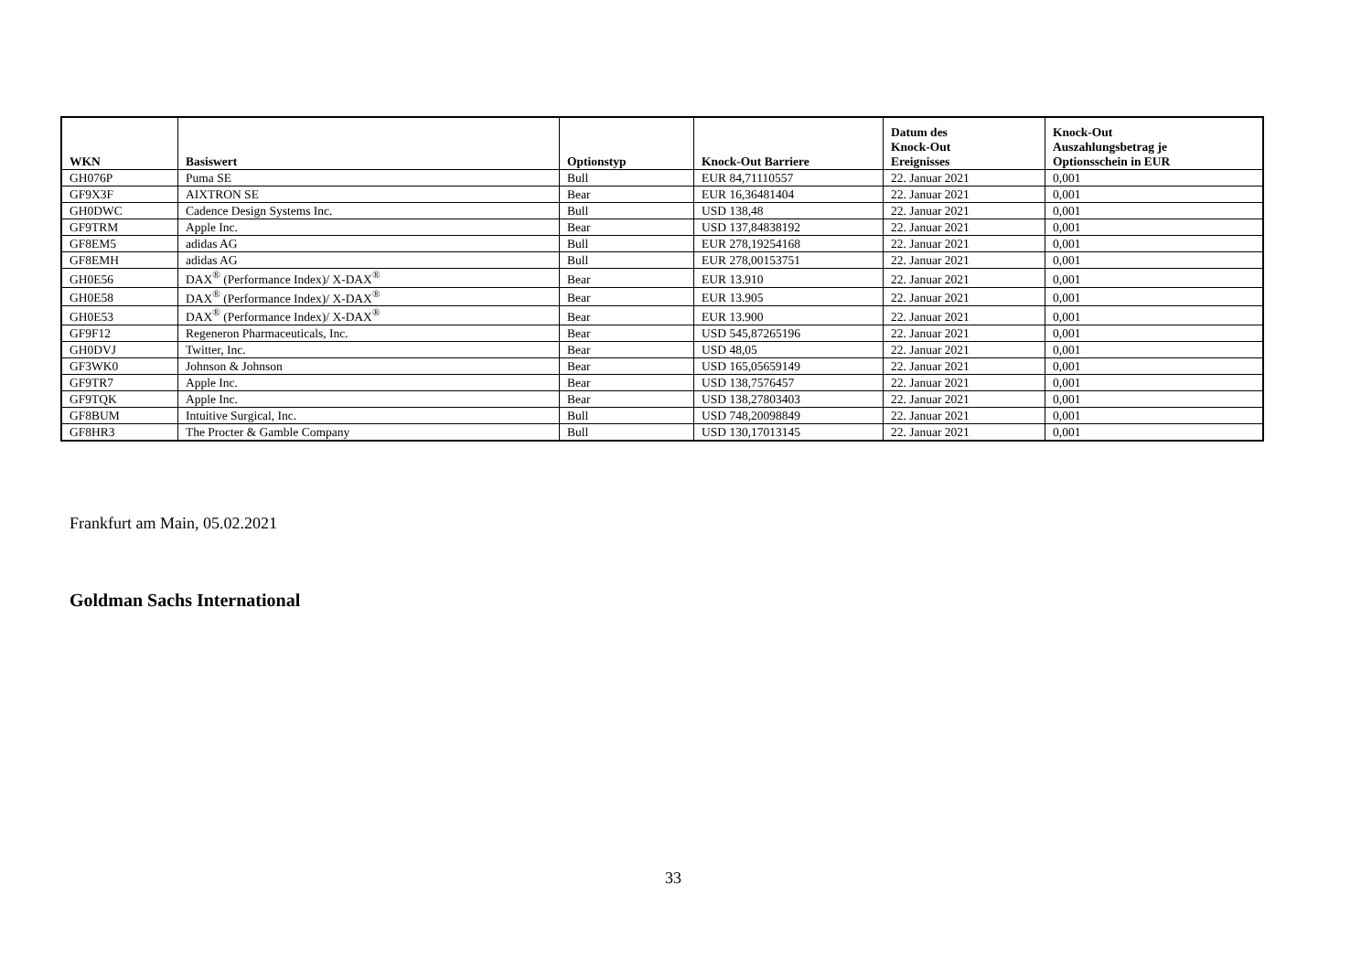| WKN | Basiswert | Optionstyp | Knock-Out Barriere | Datum des Knock-Out Ereignisses | Knock-Out Auszahlungsbetrag je Optionsschein in EUR |
| --- | --- | --- | --- | --- | --- |
| GH076P | Puma SE | Bull | EUR 84,71110557 | 22. Januar 2021 | 0,001 |
| GF9X3F | AIXTRON SE | Bear | EUR 16,36481404 | 22. Januar 2021 | 0,001 |
| GH0DWC | Cadence Design Systems Inc. | Bull | USD 138,48 | 22. Januar 2021 | 0,001 |
| GF9TRM | Apple Inc. | Bear | USD 137,84838192 | 22. Januar 2021 | 0,001 |
| GF8EM5 | adidas AG | Bull | EUR 278,19254168 | 22. Januar 2021 | 0,001 |
| GF8EMH | adidas AG | Bull | EUR 278,00153751 | 22. Januar 2021 | 0,001 |
| GH0E56 | DAX<sup>®</sup> (Performance Index)/ X-DAX<sup>®</sup> | Bear | EUR 13.910 | 22. Januar 2021 | 0,001 |
| GH0E58 | DAX<sup>®</sup> (Performance Index)/ X-DAX<sup>®</sup> | Bear | EUR 13.905 | 22. Januar 2021 | 0,001 |
| GH0E53 | DAX<sup>®</sup> (Performance Index)/ X-DAX<sup>®</sup> | Bear | EUR 13.900 | 22. Januar 2021 | 0,001 |
| GF9F12 | Regeneron Pharmaceuticals, Inc. | Bear | USD 545,87265196 | 22. Januar 2021 | 0,001 |
| GH0DVJ | Twitter, Inc. | Bear | USD 48,05 | 22. Januar 2021 | 0,001 |
| GF3WK0 | Johnson & Johnson | Bear | USD 165,05659149 | 22. Januar 2021 | 0,001 |
| GF9TR7 | Apple Inc. | Bear | USD 138,7576457 | 22. Januar 2021 | 0,001 |
| GF9TQK | Apple Inc. | Bear | USD 138,27803403 | 22. Januar 2021 | 0,001 |
| GF8BUM | Intuitive Surgical, Inc. | Bull | USD 748,20098849 | 22. Januar 2021 | 0,001 |
| GF8HR3 | The Procter & Gamble Company | Bull | USD 130,17013145 | 22. Januar 2021 | 0,001 |
Frankfurt am Main, 05.02.2021
Goldman Sachs International
33